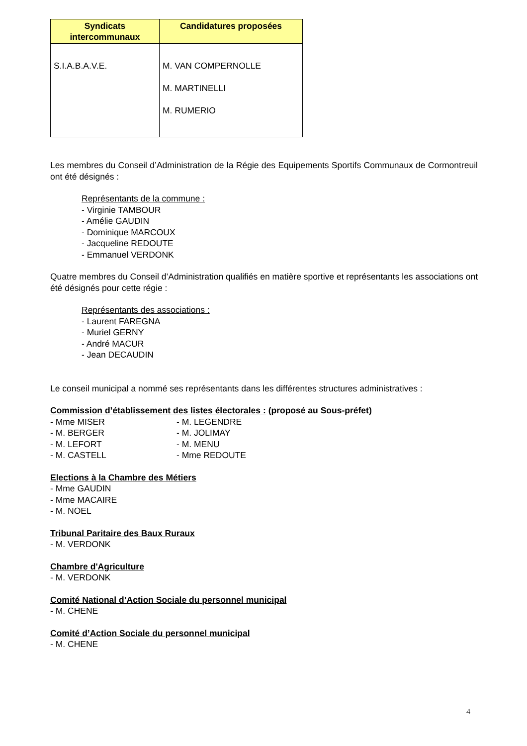| Syndicats intercommunaux | Candidatures proposées |
| --- | --- |
| S.I.A.B.A.V.E. | M. VAN COMPERNOLLE M. MARTINELLI M. RUMERIO |
Les membres du Conseil d’Administration de la Régie des Equipements Sportifs Communaux de Cormontreuil ont été désignés :
Représentants de la commune :
- Virginie TAMBOUR
- Amélie GAUDIN
- Dominique MARCOUX
- Jacqueline REDOUTE
- Emmanuel VERDONK
Quatre membres du Conseil d’Administration qualifiés en matière sportive et représentants les associations ont été désignés pour cette régie :
Représentants des associations :
- Laurent FAREGNA
- Muriel GERNY
- André MACUR
- Jean DECAUDIN
Le conseil municipal a nommé ses représentants dans les différentes structures administratives :
Commission d’établissement des listes électorales : (proposé au Sous-préfet)
- Mme MISER
- M. BERGER
- M. LEFORT
- M. CASTELL
- M. LEGENDRE
- M. JOLIMAY
- M. MENU
- Mme REDOUTE
Elections à la Chambre des Métiers
- Mme GAUDIN
- Mme MACAIRE
- M. NOEL
Tribunal Paritaire des Baux Ruraux
- M. VERDONK
Chambre d'Agriculture
- M. VERDONK
Comité National d’Action Sociale du personnel municipal
- M. CHENE
Comité d’Action Sociale du personnel municipal
- M. CHENE
4